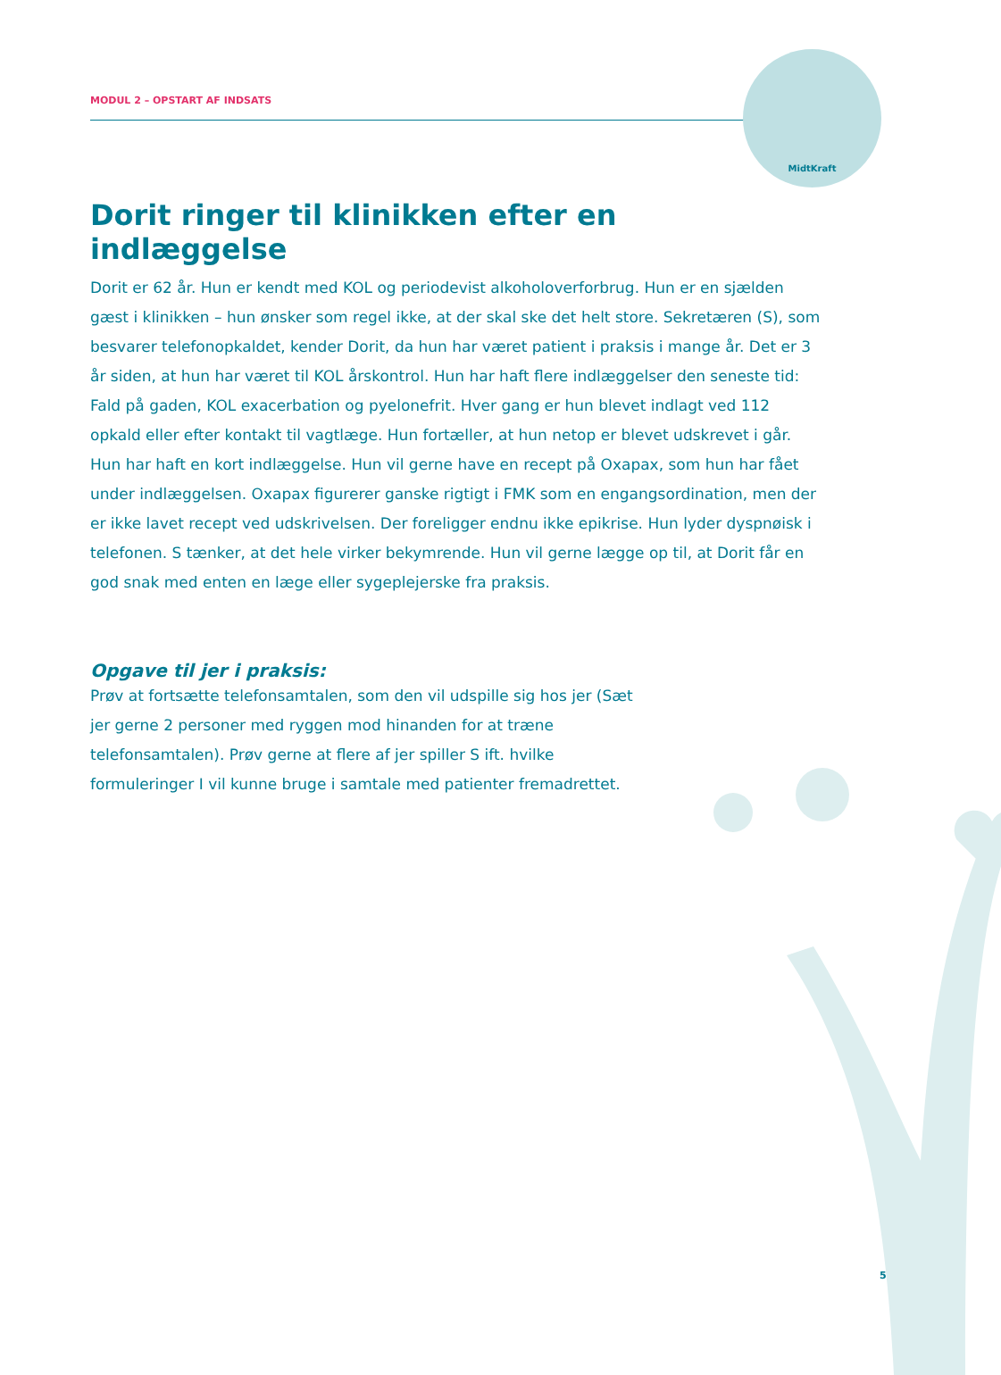MODUL 2 – OPSTART AF INDSATS
MidtKraft
Dorit ringer til klinikken efter en indlæggelse
Dorit er 62 år. Hun er kendt med KOL og periodevist alkoholoverforbrug. Hun er en sjælden gæst i klinikken – hun ønsker som regel ikke, at der skal ske det helt store. Sekretæren (S), som besvarer telefonopkaldet, kender Dorit, da hun har været patient i praksis i mange år. Det er 3 år siden, at hun har været til KOL årskontrol. Hun har haft flere indlæggelser den seneste tid: Fald på gaden, KOL exacerbation og pyelonefrit. Hver gang er hun blevet indlagt ved 112 opkald eller efter kontakt til vagtlæge. Hun fortæller, at hun netop er blevet udskrevet i går. Hun har haft en kort indlæggelse. Hun vil gerne have en recept på Oxapax, som hun har fået under indlæggelsen. Oxapax figurerer ganske rigtigt i FMK som en engangsordination, men der er ikke lavet recept ved udskrivelsen. Der foreligger endnu ikke epikrise. Hun lyder dyspnøisk i telefonen. S tænker, at det hele virker bekymrende. Hun vil gerne lægge op til, at Dorit får en god snak med enten en læge eller sygeplejerske fra praksis.
Opgave til jer i praksis:
Prøv at fortsætte telefonsamtalen, som den vil udspille sig hos jer (Sæt jer gerne 2 personer med ryggen mod hinanden for at træne telefonsamtalen). Prøv gerne at flere af jer spiller S ift. hvilke formuleringer I vil kunne bruge i samtale med patienter fremadrettet.
5